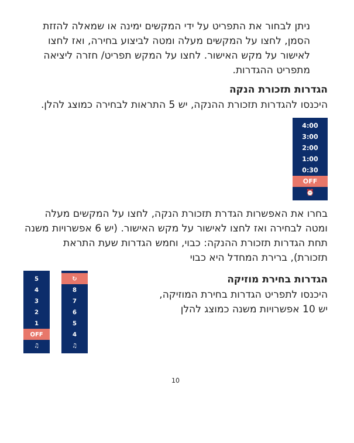ניתן לבחור את התפריט על ידי המקשים ימינה או שמאלה להזזת הסמן, לחצו על המקשים מעלה ומטה לביצוע בחירה, ואז לחצו לאישור על מקש האישור. לחצו על המקש תפריט/ חזרה ליציאה מתפריט ההגדרות.
הגדרות תזכורת הנקה
היכנסו להגדרות תזכורת ההנקה, יש 5 התראות לבחירה כמוצג להלן.
4:00
3:00
2:00
1:00
0:30
OFF
⏰
בחרו את האפשרות הגדרת תזכורת הנקה, לחצו על המקשים מעלה ומטה לבחירה ואז לחצו לאישור על מקש האישור. (יש 6 אפשרויות משנה תחת הגדרות תזכורת ההנקה: כבוי, וחמש הגדרות שעת התראת תזכורת), ברירת המחדל היא כבוי
הגדרות בחירת מוזיקה
היכנסו לתפריט הגדרות בחירת המוזיקה,
יש 10 אפשרויות משנה כמוצג להלן
↻
8
7
6
5
4
♫
5
4
3
2
1
OFF
♫
10